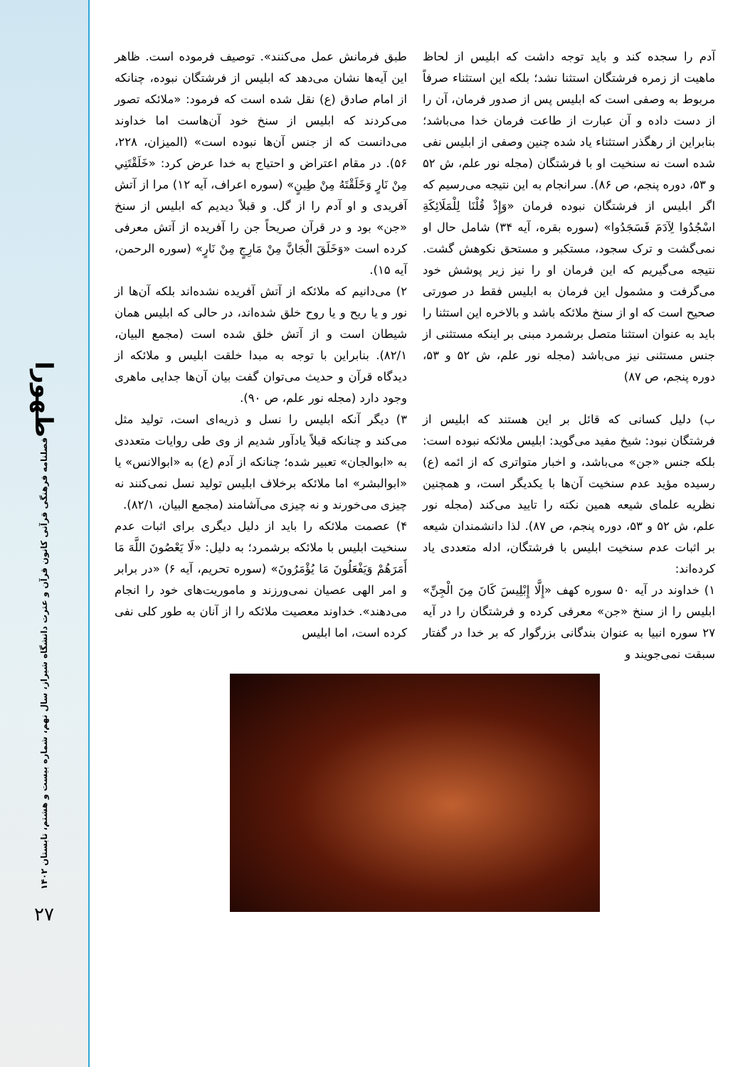طهورا
فصلنامه فرهنگی قرآنی کانون قرآن و عترت دانشگاه شیراز، سال نهم، شماره بیست و هشتم، تابستان ۱۴۰۲
۲۷
آدم را سجده کند و باید توجه داشت که ابلیس از لحاظ ماهیت از زمره فرشتگان استثنا نشد؛ بلکه این استثناء صرفاً مربوط به وصفی است که ابلیس پس از صدور فرمان، آن را از دست داده و آن عبارت از طاعت فرمان خدا می‌باشد؛ بنابراین از رهگذر استثناء یاد شده چنین وصفی از ابلیس نفی شده است نه سنخیت او با فرشتگان (مجله نور علم، ش ۵۲ و ۵۳، دوره پنجم، ص ۸۶). سرانجام به این نتیجه می‌رسیم که اگر ابلیس از فرشتگان نبوده فرمان «وَإِذْ قُلْنَا لِلْمَلَائِكَةِ اسْجُدُوا لِآدَمَ فَسَجَدُوا» (سوره بقره، آیه ۳۴) شامل حال او نمی‌گشت و ترک سجود، مستکبر و مستحق نکوهش گشت. نتیجه می‌گیریم که این فرمان او را نیز زیر پوشش خود می‌گرفت و مشمول این فرمان به ابلیس فقط در صورتی صحیح است که او از سنخ ملائکه باشد و بالاخره این استثنا را باید به عنوان استثنا متصل برشمرد مبنی بر اینکه مستثنی از جنس مستثنی نیز می‌باشد (مجله نور علم، ش ۵۲ و ۵۳، دوره پنجم، ص ۸۷)
ب) دلیل کسانی که قائل بر این هستند که ابلیس از فرشتگان نبود: شیخ مفید می‌گوید: ابلیس ملائکه نبوده است: بلکه جنس «جن» می‌باشد، و اخبار متواتری که از ائمه (ع) رسیده مؤید عدم سنخیت آن‌ها با یکدیگر است، و همچنین نظریه علمای شیعه همین نکته را تایید می‌کند (مجله نور علم، ش ۵۲ و ۵۳، دوره پنجم، ص ۸۷). لذا دانشمندان شیعه بر اثبات عدم سنخیت ابلیس با فرشتگان، ادله متعددی یاد کرده‌اند:
۱) خداوند در آیه ۵۰ سوره کهف «إِلَّا إِبْلِيسَ كَانَ مِنَ الْجِنِّ» ابلیس را از سنخ «جن» معرفی کرده و فرشتگان را در آیه ۲۷ سوره انبیا به عنوان بندگانی بزرگوار که بر خدا در گفتار سبقت نمی‌جویند و
طبق فرمانش عمل می‌کنند». توصیف فرموده است. ظاهر این آیه‌ها نشان می‌دهد که ابلیس از فرشتگان نبوده، چنانکه از امام صادق (ع) نقل شده است که فرمود: «ملائکه تصور می‌کردند که ابلیس از سنخ خود آن‌هاست اما خداوند می‌دانست که از جنس آن‌ها نبوده است» (المیزان، ۲۲۸، ۵۶). در مقام اعتراض و احتیاج به خدا عرض کرد: «خَلَقْتَنِي مِنْ نَارٍ وَخَلَقْتَهُ مِنْ طِينٍ» (سوره اعراف، آیه ۱۲) مرا از آتش آفریدی و او آدم را از گل. و قبلاً دیدیم که ابلیس از سنخ «جن» بود و در قرآن صریحاً جن را آفریده از آتش معرفی کرده است «وَخَلَقَ الْجَانَّ مِنْ مَارِجٍ مِنْ نَارٍ» (سوره الرحمن، آیه ۱۵).
۲) می‌دانیم که ملائکه از آتش آفریده نشده‌اند بلکه آن‌ها از نور و یا ریح و یا روح خلق شده‌اند، در حالی که ابلیس همان شیطان است و از آتش خلق شده است (مجمع البیان، ۸۲/۱). بنابراین با توجه به مبدا خلقت ابلیس و ملائکه از دیدگاه قرآن و حدیث می‌توان گفت بیان آن‌ها جدایی ماهری وجود دارد (مجله نور علم، ص ۹۰).
۳) دیگر آنکه ابلیس را نسل و ذریه‌ای است، تولید مثل می‌کند و چنانکه قبلاً یادآور شدیم از وی طی روایات متعددی به «ابوالجان» تعبیر شده؛ چنانکه از آدم (ع) به «ابوالانس» یا «ابوالبشر» اما ملائکه برخلاف ابلیس تولید نسل نمی‌کنند نه چیزی می‌خورند و نه چیزی می‌آشامند (مجمع البیان، ۸۲/۱).
۴) عصمت ملائکه را باید از دلیل دیگری برای اثبات عدم سنخیت ابلیس با ملائکه برشمرد؛ به دلیل: «لَا يَعْصُونَ اللَّهَ مَا أَمَرَهُمْ وَيَفْعَلُونَ مَا يُؤْمَرُونَ» (سوره تحریم، آیه ۶) «در برابر و امر الهی عصیان نمی‌ورزند و ماموریت‌های خود را انجام می‌دهند». خداوند معصیت ملائکه را از آنان به طور کلی نفی کرده است، اما ابلیس